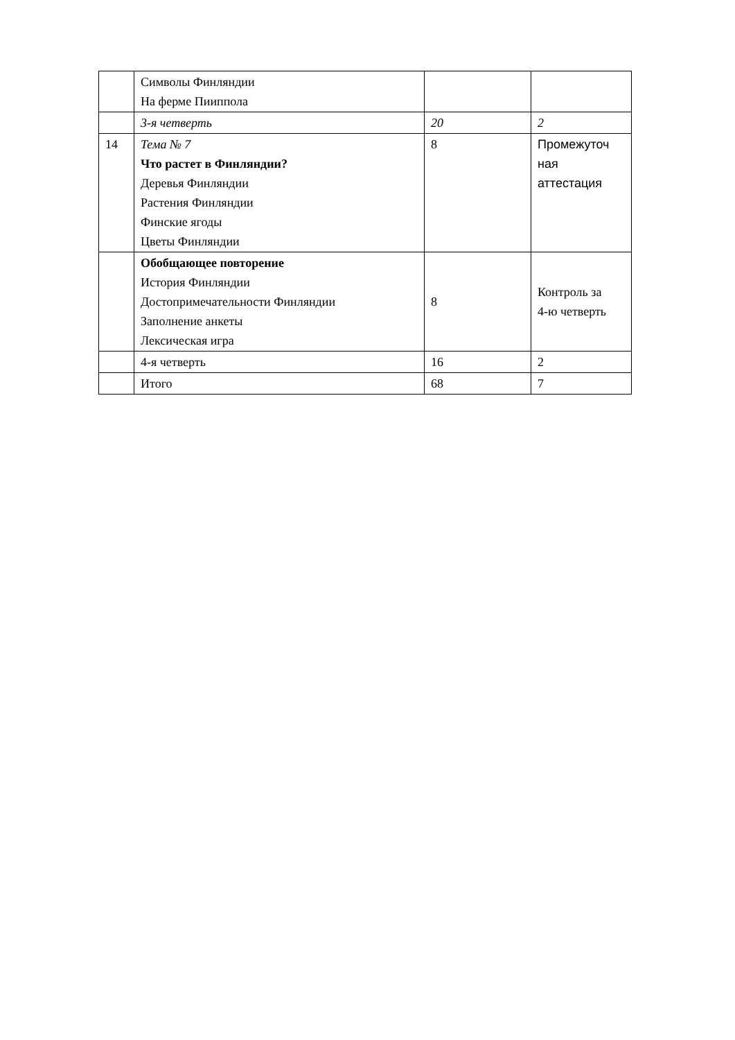| | Символы Финляндии На ферме Пииппола | | |
| | 3-я четверть | 20 | 2 |
| 14 | Тема № 7 Что растет в Финляндии? Деревья Финляндии Растения Финляндии Финские ягоды Цветы Финляндии | 8 | Промежуточ ная аттестация |
| | Обобщающее повторение История Финляндии Достопримечательности Финляндии Заполнение анкеты Лексическая игра | 8 | Контроль за 4-ю четверть |
| | 4-я четверть | 16 | 2 |
| | Итого | 68 | 7 |